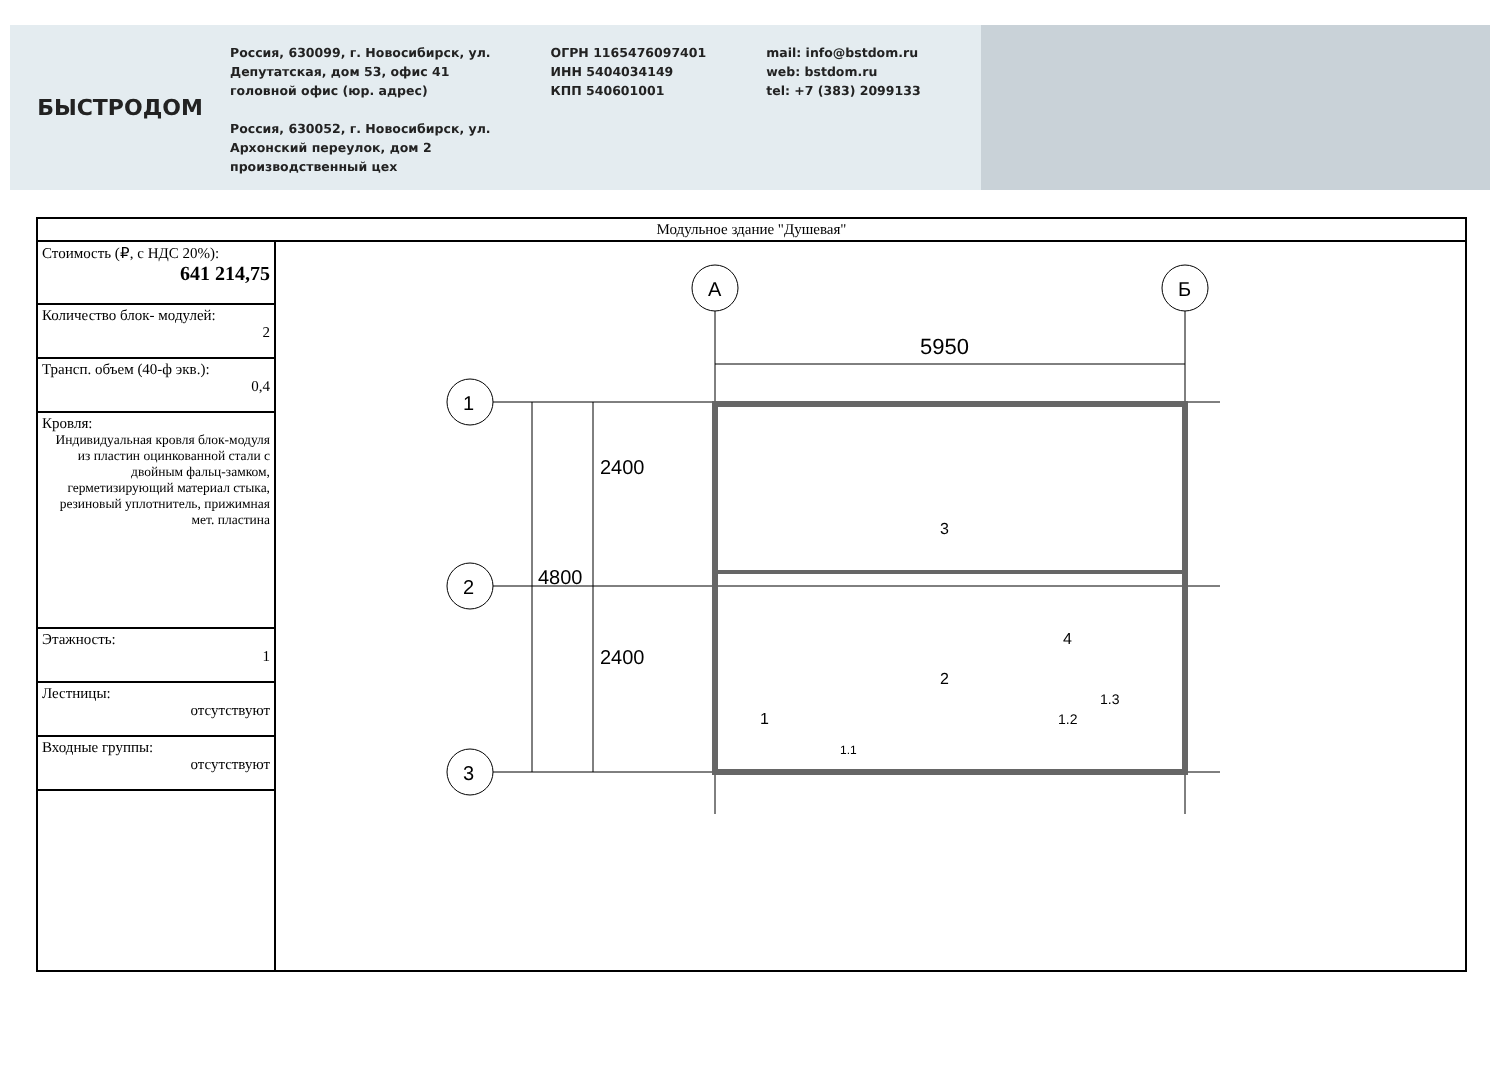БЫСТРОДОМ
Россия, 630099, г. Новосибирск, ул.
Депутатская, дом 53, офис 41
головной офис (юр. адрес)
Россия, 630052, г. Новосибирск, ул.
Архонский переулок, дом 2
производственный цех
ОГРН 1165476097401
ИНН 5404034149
КПП 540601001
mail: info@bstdom.ru
web: bstdom.ru
tel: +7 (383) 2099133
| Модульное здание "Душевая" | |
| Стоимость (₽, с НДС 20%): 641 214,75 | А Б 5950 1 2 3 2400 2400 4800 3 2 4 1 1.3 1.2 1.1 |
| Количество блок- модулей: 2 | |
| Трансп. объем (40-ф экв.): 0,4 | |
| Кровля: Индивидуальная кровля блок-модуля из пластин оцинкованной стали с двойным фальц-замком, герметизирующий материал стыка, резиновый уплотнитель, прижимная мет. пластина | |
| Этажность: 1 | |
| Лестницы: отсутствуют | |
| Входные группы: отсутствуют | |